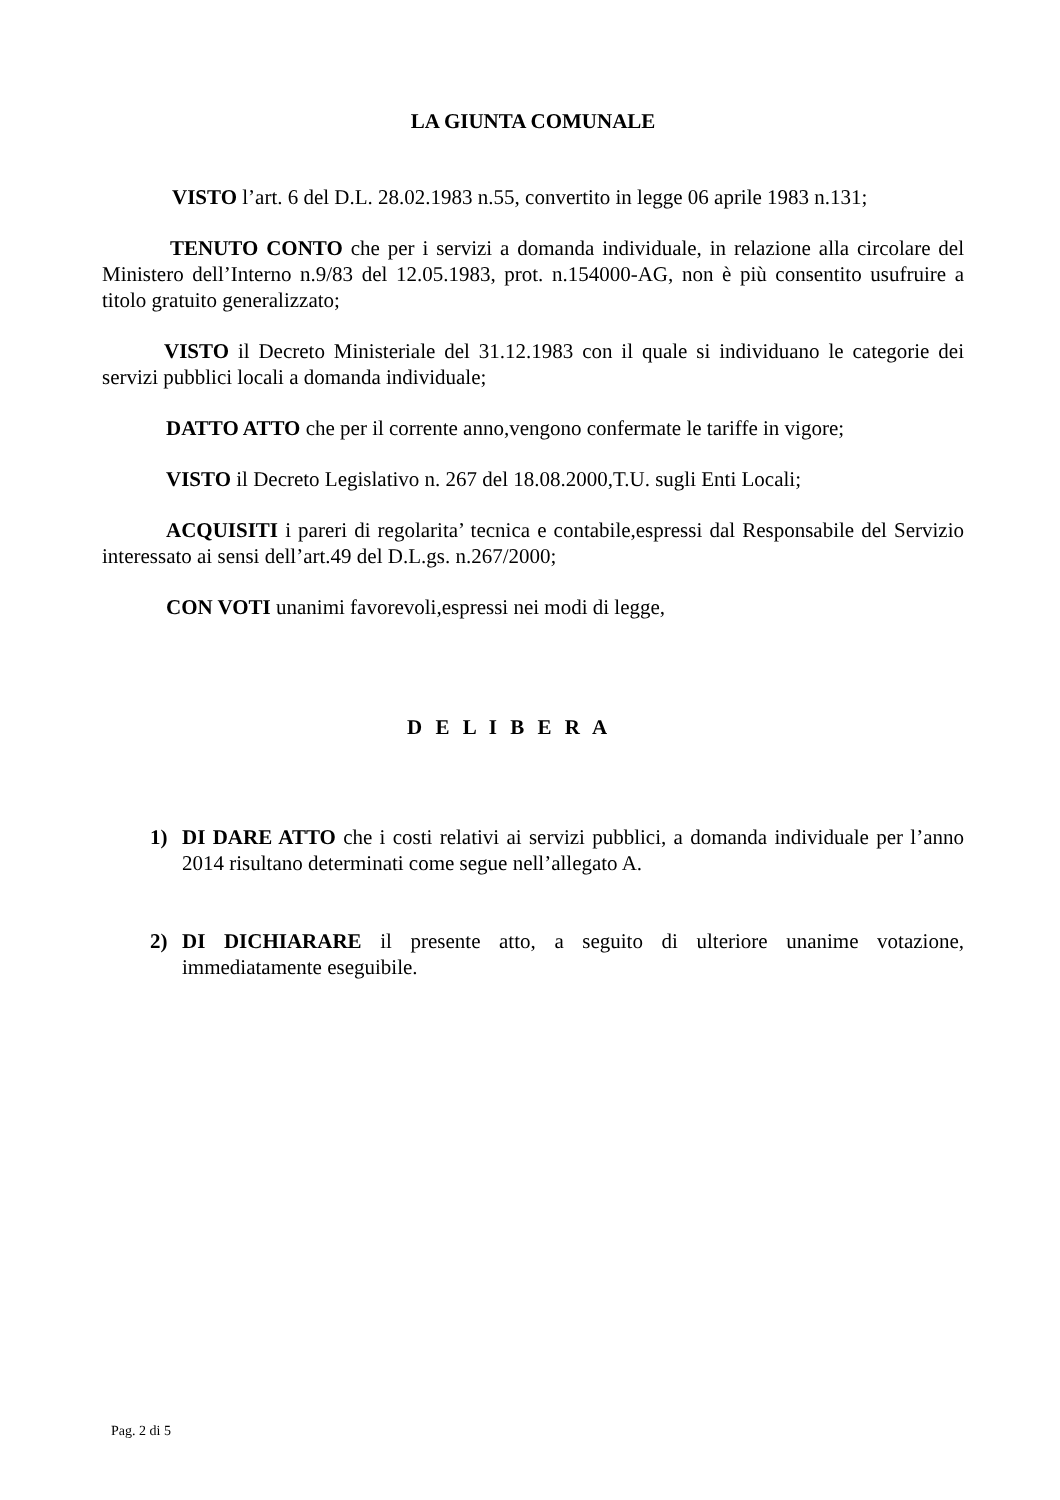LA GIUNTA COMUNALE
VISTO l’art. 6 del D.L. 28.02.1983 n.55, convertito in legge 06 aprile 1983 n.131;
TENUTO CONTO che per i servizi a domanda individuale, in relazione alla circolare del Ministero dell’Interno n.9/83 del 12.05.1983, prot. n.154000-AG, non è più consentito usufruire a titolo gratuito generalizzato;
VISTO il Decreto Ministeriale del 31.12.1983 con il quale si individuano le categorie dei servizi pubblici locali a domanda individuale;
DATTO ATTO che per il corrente anno,vengono confermate le tariffe in vigore;
VISTO il Decreto Legislativo n. 267 del 18.08.2000,T.U. sugli Enti Locali;
ACQUISITI i pareri di regolarita’ tecnica e contabile,espressi dal Responsabile del Servizio interessato ai sensi dell’art.49 del D.L.gs. n.267/2000;
CON VOTI unanimi favorevoli,espressi nei modi di legge,
D E L I B E R A
1) DI DARE ATTO che i costi relativi ai servizi pubblici, a domanda individuale per l’anno 2014 risultano determinati come segue nell’allegato A.
2) DI DICHIARARE il presente atto, a seguito di ulteriore unanime votazione, immediatamente eseguibile.
Pag. 2 di 5